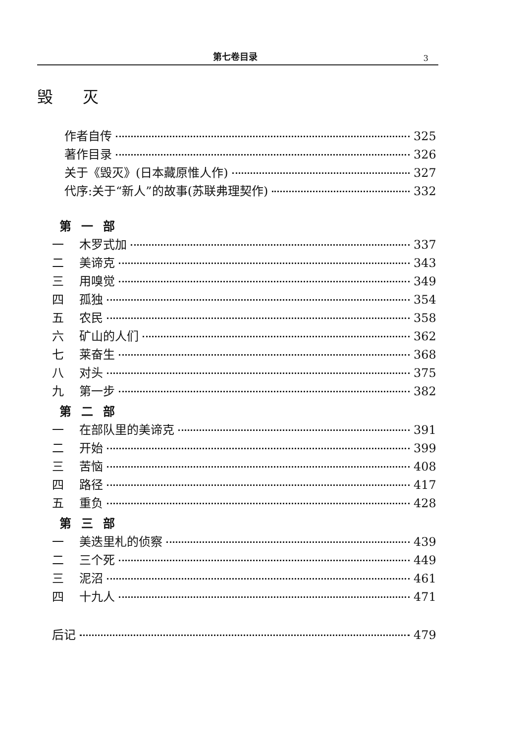第七卷目录 3
毁灭
作者自传 325
著作目录 326
关于《毁灭》(日本藏原惟人作) 327
代序:关于“新人”的故事(苏联弗理契作) 332
第一部
一 木罗式加 337
二 美谛克 343
三 用嗅觉 349
四 孤独 354
五 农民 358
六 矿山的人们 362
七 莱奋生 368
八 对头 375
九 第一步 382
第二部
一 在部队里的美谛克 391
二 开始 399
三 苦恼 408
四 路径 417
五 重负 428
第三部
一 美迭里札的侦察 439
二 三个死 449
三 泥沼 461
四 十九人 471
后记 479